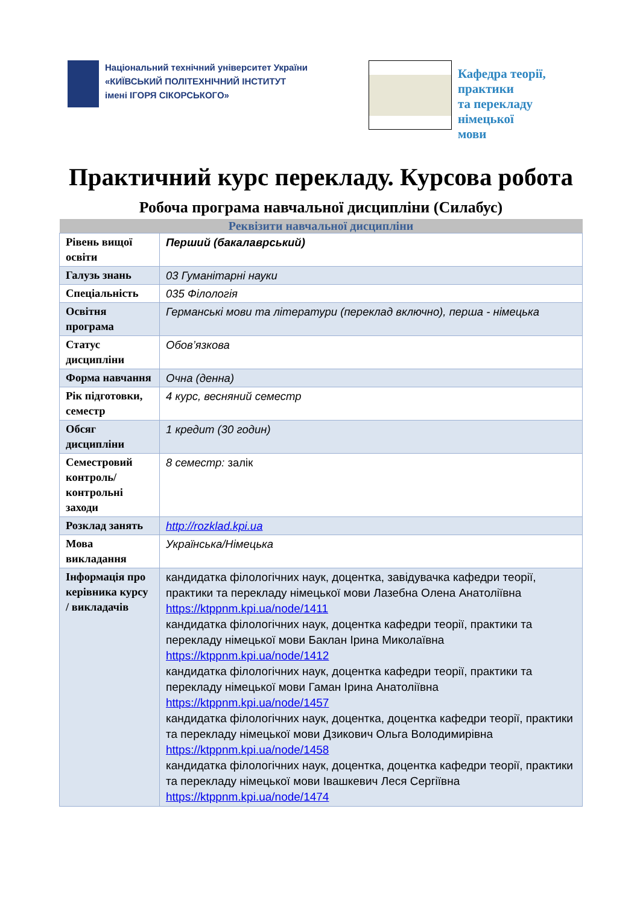Національний технічний університет України
«КИЇВСЬКИЙ ПОЛІТЕХНІЧНИЙ ІНСТИТУТ
імені ІГОРЯ СІКОРСЬКОГО»
Кафедра теорії, практики
та перекладу німецької
мови
Практичний курс перекладу. Курсова робота
Робоча програма навчальної дисципліни (Силабус)
| Реквізити навчальної дисципліни | |
| --- | --- |
| Рівень вищої освіти | Перший (бакалаврський) |
| Галузь знань | 03 Гуманітарні науки |
| Спеціальність | 035 Філологія |
| Освітня програма | Германські мови та літератури (переклад включно), перша - німецька |
| Статус дисципліни | Обов’язкова |
| Форма навчання | Очна (денна) |
| Рік підготовки, семестр | 4 курс, весняний семестр |
| Обсяг дисципліни | 1 кредит (30 годин) |
| Семестровий контроль/ контрольні заходи | 8 семестр: залік |
| Розклад занять | http://rozklad.kpi.ua |
| Мова викладання | Українська/Німецька |
| Інформація про керівника курсу / викладачів | кандидатка філологічних наук, доцентка, завідувачка кафедри теорії, практики та перекладу німецької мови Лазебна Олена Анатоліївна https://ktppnm.kpi.ua/node/1411 кандидатка філологічних наук, доцентка кафедри теорії, практики та перекладу німецької мови Баклан Ірина Миколаївна https://ktppnm.kpi.ua/node/1412 кандидатка філологічних наук, доцентка кафедри теорії, практики та перекладу німецької мови Гаман Ірина Анатоліївна https://ktppnm.kpi.ua/node/1457 кандидатка філологічних наук, доцентка, доцентка кафедри теорії, практики та перекладу німецької мови Дзикович Ольга Володимирівна https://ktppnm.kpi.ua/node/1458 кандидатка філологічних наук, доцентка, доцентка кафедри теорії, практики та перекладу німецької мови Івашкевич Леся Сергіївна https://ktppnm.kpi.ua/node/1474 |